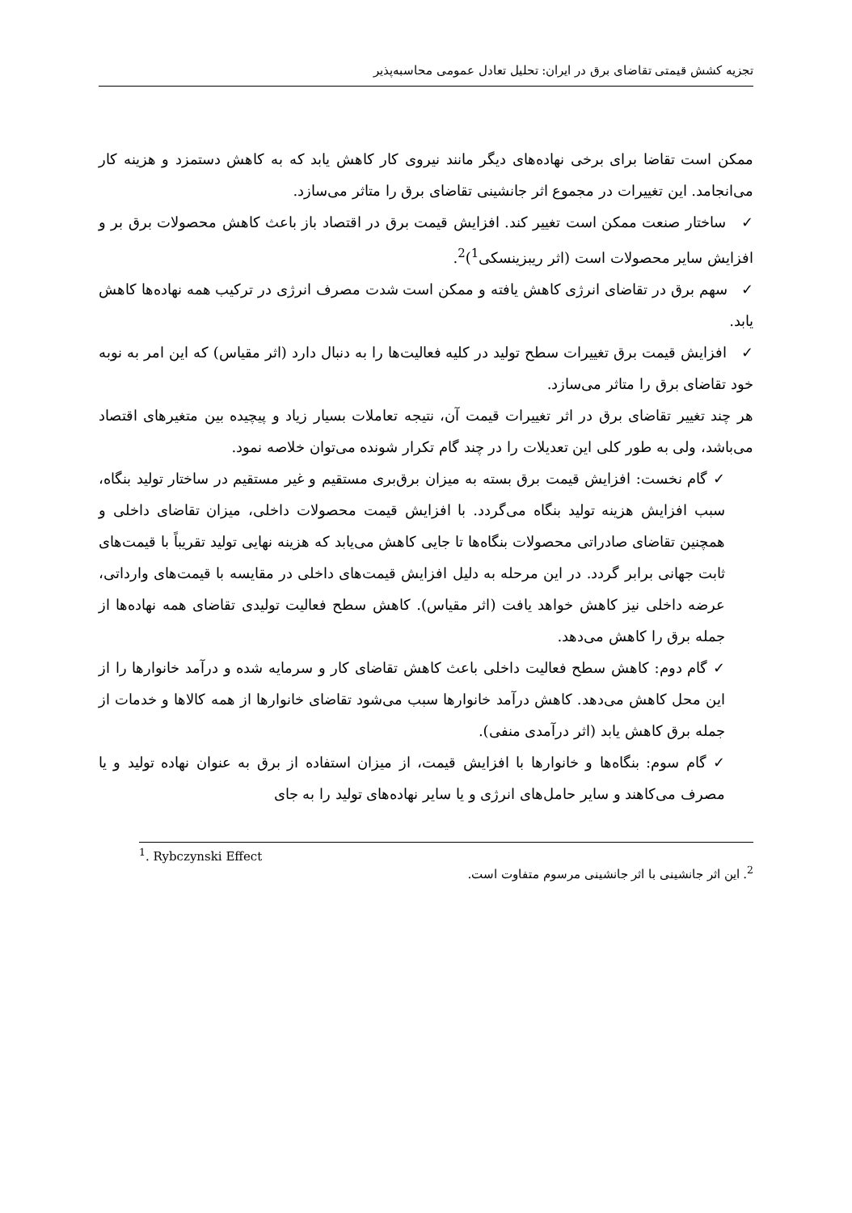تجزیه کشش قیمتی تقاضای برق در ایران: تحلیل تعادل عمومی محاسبه‌پذیر
ممکن است تقاضا برای برخی نهاده‌های دیگر مانند نیروی کار کاهش یابد که به کاهش دستمزد و هزینه کار می‌انجامد. این تغییرات در مجموع اثر جانشینی تقاضای برق را متاثر می‌سازد.
✓ ساختار صنعت ممکن است تغییر کند. افزایش قیمت برق در اقتصاد باز باعث کاهش محصولات برق بر و افزایش سایر محصولات است (اثر ریبزینسکی<sup>1</sup>)<sup>2</sup>.
✓ سهم برق در تقاضای انرژی کاهش یافته و ممکن است شدت مصرف انرژی در ترکیب همه نهاده‌ها کاهش یابد.
✓ افزایش قیمت برق تغییرات سطح تولید در کلیه فعالیت‌ها را به دنبال دارد (اثر مقیاس) که این امر به نوبه خود تقاضای برق را متاثر می‌سازد.
هر چند تغییر تقاضای برق در اثر تغییرات قیمت آن، نتیجه تعاملات بسیار زیاد و پیچیده بین متغیرهای اقتصاد می‌باشد، ولی به طور کلی این تعدیلات را در چند گام تکرار شونده می‌توان خلاصه نمود.
✓ گام نخست: افزایش قیمت برق بسته به میزان برق‌بری مستقیم و غیر مستقیم در ساختار تولید بنگاه، سبب افزایش هزینه تولید بنگاه می‌گردد. با افزایش قیمت محصولات داخلی، میزان تقاضای داخلی و همچنین تقاضای صادراتی محصولات بنگاه‌ها تا جایی کاهش می‌یابد که هزینه نهایی تولید تقریباً با قیمت‌های ثابت جهانی برابر گردد. در این مرحله به دلیل افزایش قیمت‌های داخلی در مقایسه با قیمت‌های وارداتی، عرضه داخلی نیز کاهش خواهد یافت (اثر مقیاس). کاهش سطح فعالیت تولیدی تقاضای همه نهاده‌ها از جمله برق را کاهش می‌دهد.
✓ گام دوم: کاهش سطح فعالیت داخلی باعث کاهش تقاضای کار و سرمایه شده و درآمد خانوارها را از این محل کاهش می‌دهد. کاهش درآمد خانوارها سبب می‌شود تقاضای خانوارها از همه کالاها و خدمات از جمله برق کاهش یابد (اثر درآمدی منفی).
✓ گام سوم: بنگاه‌ها و خانوارها با افزایش قیمت، از میزان استفاده از برق به عنوان نهاده تولید و یا مصرف می‌کاهند و سایر حامل‌های انرژی و یا سایر نهاده‌های تولید را به جای
<sup>1</sup>. Rybczynski Effect
<sup>2</sup>. این اثر جانشینی با اثر جانشینی مرسوم متفاوت است.